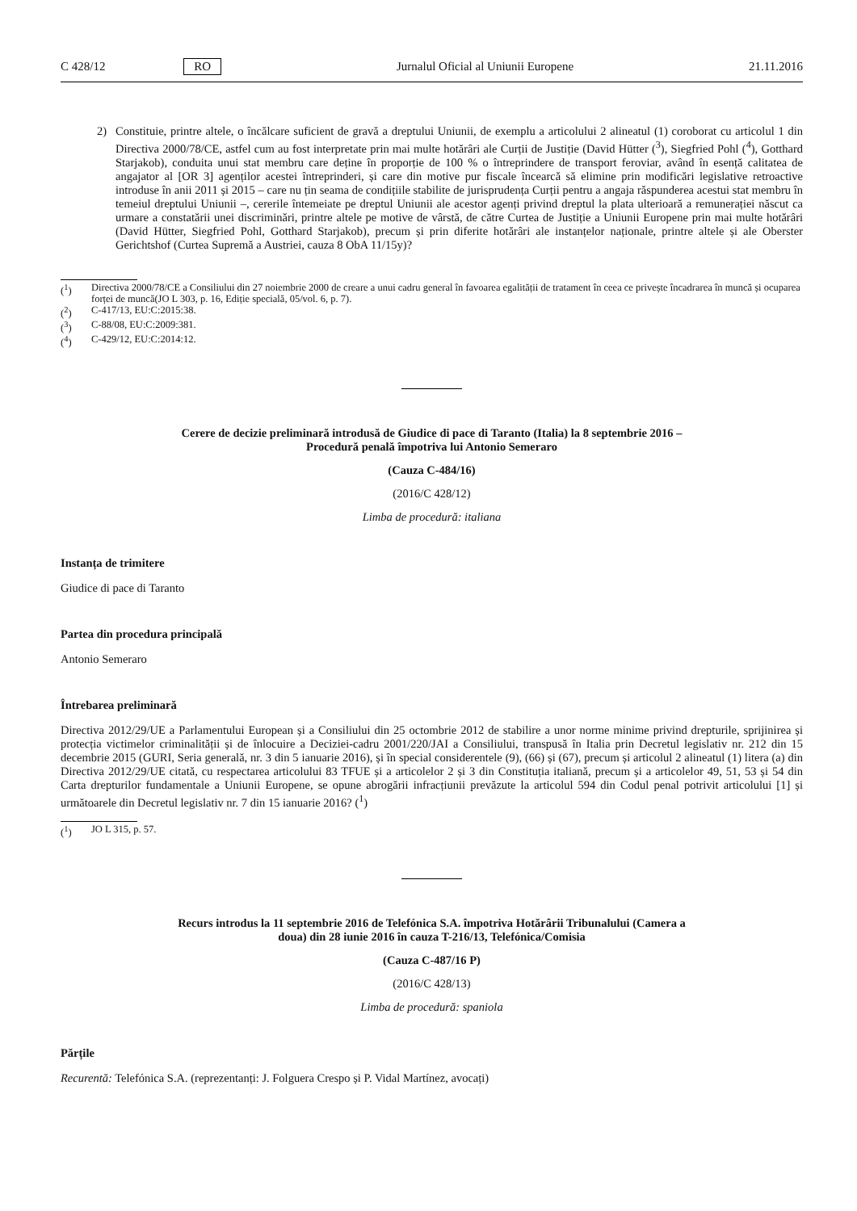C 428/12 RO Jurnalul Oficial al Uniunii Europene 21.11.2016
2) Constituie, printre altele, o încălcare suficient de gravă a dreptului Uniunii, de exemplu a articolului 2 alineatul (1) coroborat cu articolul 1 din Directiva 2000/78/CE, astfel cum au fost interpretate prin mai multe hotărâri ale Curții de Justiție (David Hütter (<sup>3</sup>), Siegfried Pohl (<sup>4</sup>), Gotthard Starjakob), conduita unui stat membru care deține în proporție de 100 % o întreprindere de transport feroviar, având în esență calitatea de angajator al [OR 3] agenților acestei întreprinderi, și care din motive pur fiscale încearcă să elimine prin modificări legislative retroactive introduse în anii 2011 și 2015 – care nu țin seama de condițiile stabilite de jurisprudența Curții pentru a angaja răspunderea acestui stat membru în temeiul dreptului Uniunii –, cererile întemeiate pe dreptul Uniunii ale acestor agenți privind dreptul la plata ulterioară a remunerației născut ca urmare a constatării unei discriminări, printre altele pe motive de vârstă, de către Curtea de Justiție a Uniunii Europene prin mai multe hotărâri (David Hütter, Siegfried Pohl, Gotthard Starjakob), precum și prin diferite hotărâri ale instanțelor naționale, printre altele și ale Oberster Gerichtshof (Curtea Supremă a Austriei, cauza 8 ObA 11/15y)?
(<sup>1</sup>) Directiva 2000/78/CE a Consiliului din 27 noiembrie 2000 de creare a unui cadru general în favoarea egalității de tratament în ceea ce privește încadrarea în muncă și ocuparea forței de muncă(JO L 303, p. 16, Ediție specială, 05/vol. 6, p. 7).
(<sup>2</sup>) C-417/13, EU:C:2015:38.
(<sup>3</sup>) C-88/08, EU:C:2009:381.
(<sup>4</sup>) C-429/12, EU:C:2014:12.
Cerere de decizie preliminară introdusă de Giudice di pace di Taranto (Italia) la 8 septembrie 2016 –
Procedură penală împotriva lui Antonio Semeraro
(Cauza C-484/16)
(2016/C 428/12)
Limba de procedură: italiana
Instanța de trimitere
Giudice di pace di Taranto
Partea din procedura principală
Antonio Semeraro
Întrebarea preliminară
Directiva 2012/29/UE a Parlamentului European și a Consiliului din 25 octombrie 2012 de stabilire a unor norme minime privind drepturile, sprijinirea și protecția victimelor criminalității și de înlocuire a Deciziei-cadru 2001/220/JAI a Consiliului, transpusă în Italia prin Decretul legislativ nr. 212 din 15 decembrie 2015 (GURI, Seria generală, nr. 3 din 5 ianuarie 2016), și în special considerentele (9), (66) și (67), precum și articolul 2 alineatul (1) litera (a) din Directiva 2012/29/UE citată, cu respectarea articolului 83 TFUE și a articolelor 2 și 3 din Constituția italiană, precum și a articolelor 49, 51, 53 și 54 din Carta drepturilor fundamentale a Uniunii Europene, se opune abrogării infracțiunii prevăzute la articolul 594 din Codul penal potrivit articolului [1] și următoarele din Decretul legislativ nr. 7 din 15 ianuarie 2016? (<sup>1</sup>)
(<sup>1</sup>) JO L 315, p. 57.
Recurs introdus la 11 septembrie 2016 de Telefónica S.A. împotriva Hotărârii Tribunalului (Camera a
doua) din 28 iunie 2016 în cauza T-216/13, Telefónica/Comisia
(Cauza C-487/16 P)
(2016/C 428/13)
Limba de procedură: spaniola
Părțile
Recurentă: Telefónica S.A. (reprezentanți: J. Folguera Crespo și P. Vidal Martínez, avocați)